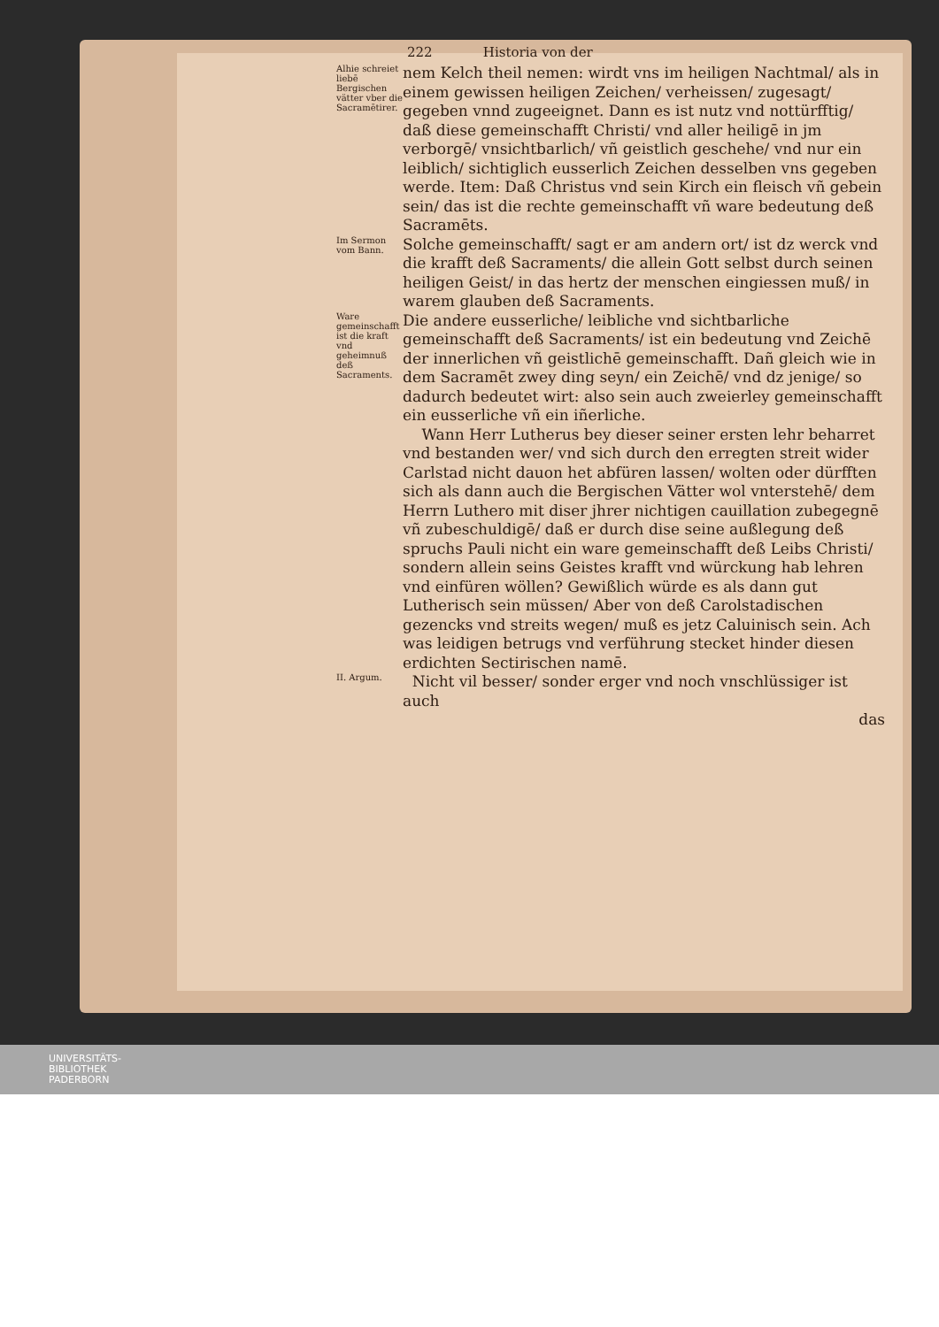222 Historia von der
Alhie schreiet liebē Bergischen vätter vber die Sacramētirer.
nem Kelch theil nemen: wirdt vns im heiligen Nachtmal/ als in einem gewissen heiligen Zeichen/ verheissen/ zugesagt/ gegeben vnnd zugeeignet. Dann es ist nutz vnd nottürfftig/ daß diese gemeinschafft Christi/ vnd aller heiligē in jm verborgē/ vnsichtbarlich/ vñ geistlich geschehe/ vnd nur ein leiblich/ sichtiglich eusserlich Zeichen desselben vns gegeben werde. Item: Daß Christus vnd sein Kirch ein fleisch vñ gebein sein/ das ist die rechte gemeinschafft vñ ware bedeutung deß Sacramēts.
Im Sermon vom Bann.
Solche gemeinschafft/ sagt er am andern ort/ ist dz werck vnd die krafft deß Sacraments/ die allein Gott selbst durch seinen heiligen Geist/ in das hertz der menschen eingiessen muß/ in warem glauben deß Sacraments.
Ware gemeinschafft ist die kraft vnd geheimnuß deß Sacraments.
Die andere eusserliche/ leibliche vnd sichtbarliche gemeinschafft deß Sacraments/ ist ein bedeutung vnd Zeichē der innerlichen vñ geistlichē gemeinschafft. Dañ gleich wie in dem Sacramēt zwey ding seyn/ ein Zeichē/ vnd dz jenige/ so dadurch bedeutet wirt: also sein auch zweierley gemeinschafft ein eusserliche vñ ein iñerliche.
Wann Herr Lutherus bey dieser seiner ersten lehr beharret vnd bestanden wer/ vnd sich durch den erregten streit wider Carlstad nicht dauon het abfüren lassen/ wolten oder dürfften sich als dann auch die Bergischen Vätter wol vnterstehē/ dem Herrn Luthero mit diser jhrer nichtigen cauillation zubegegnē vñ zubeschuldigē/ daß er durch dise seine außlegung deß spruchs Pauli nicht ein ware gemeinschafft deß Leibs Christi/ sondern allein seins Geistes krafft vnd würckung hab lehren vnd einfüren wöllen? Gewißlich würde es als dann gut Lutherisch sein müssen/ Aber von deß Carolstadischen gezencks vnd streits wegen/ muß es jetz Caluinisch sein. Ach was leidigen betrugs vnd verführung stecket hinder diesen erdichten Sectirischen namē.
II. Argum.
Nicht vil besser/ sonder erger vnd noch vnschlüssiger ist auch
das
UNIVERSITÄTS-
BIBLIOTHEK
PADERBORN